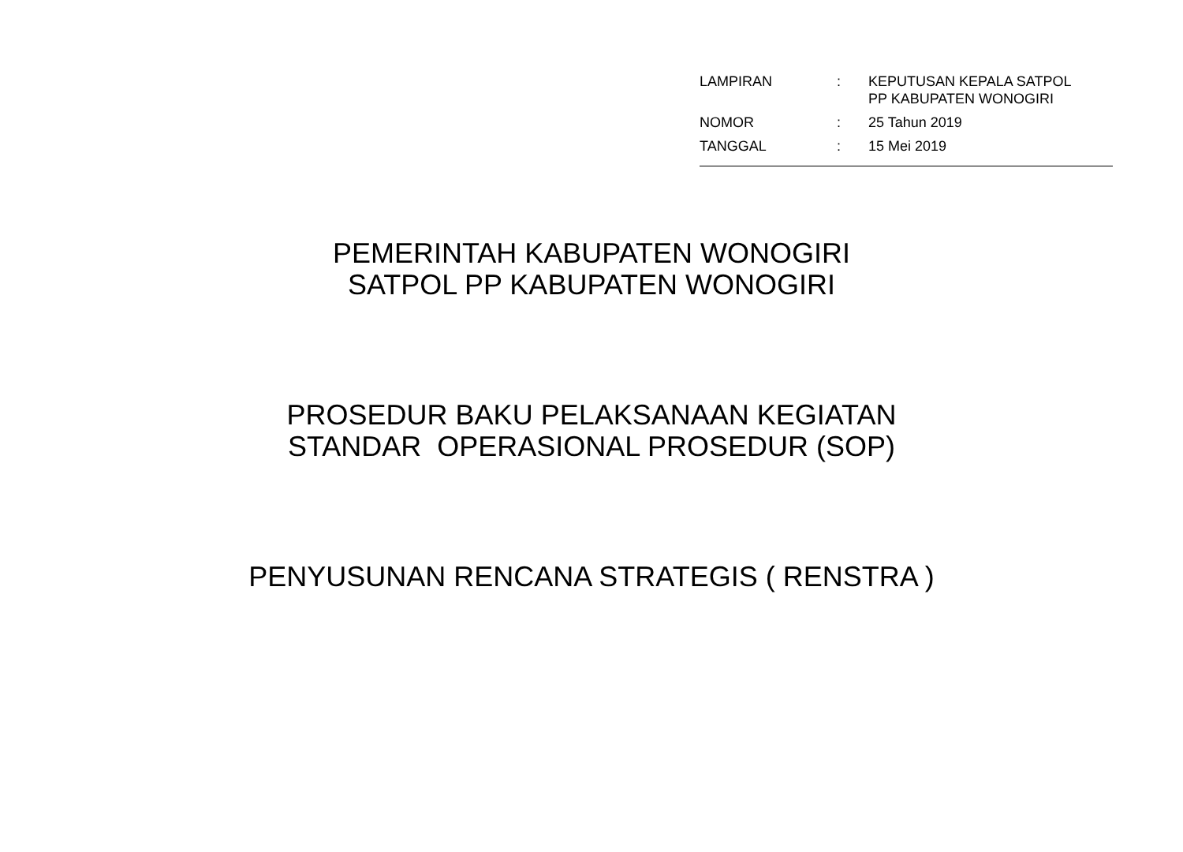| LAMPIRAN | : | KEPUTUSAN KEPALA SATPOL PP KABUPATEN WONOGIRI |
| NOMOR | : | 25 Tahun 2019 |
| TANGGAL | : | 15 Mei 2019 |
PEMERINTAH KABUPATEN WONOGIRI
SATPOL PP KABUPATEN WONOGIRI
PROSEDUR BAKU PELAKSANAAN KEGIATAN
STANDAR OPERASIONAL PROSEDUR (SOP)
PENYUSUNAN RENCANA STRATEGIS ( RENSTRA )